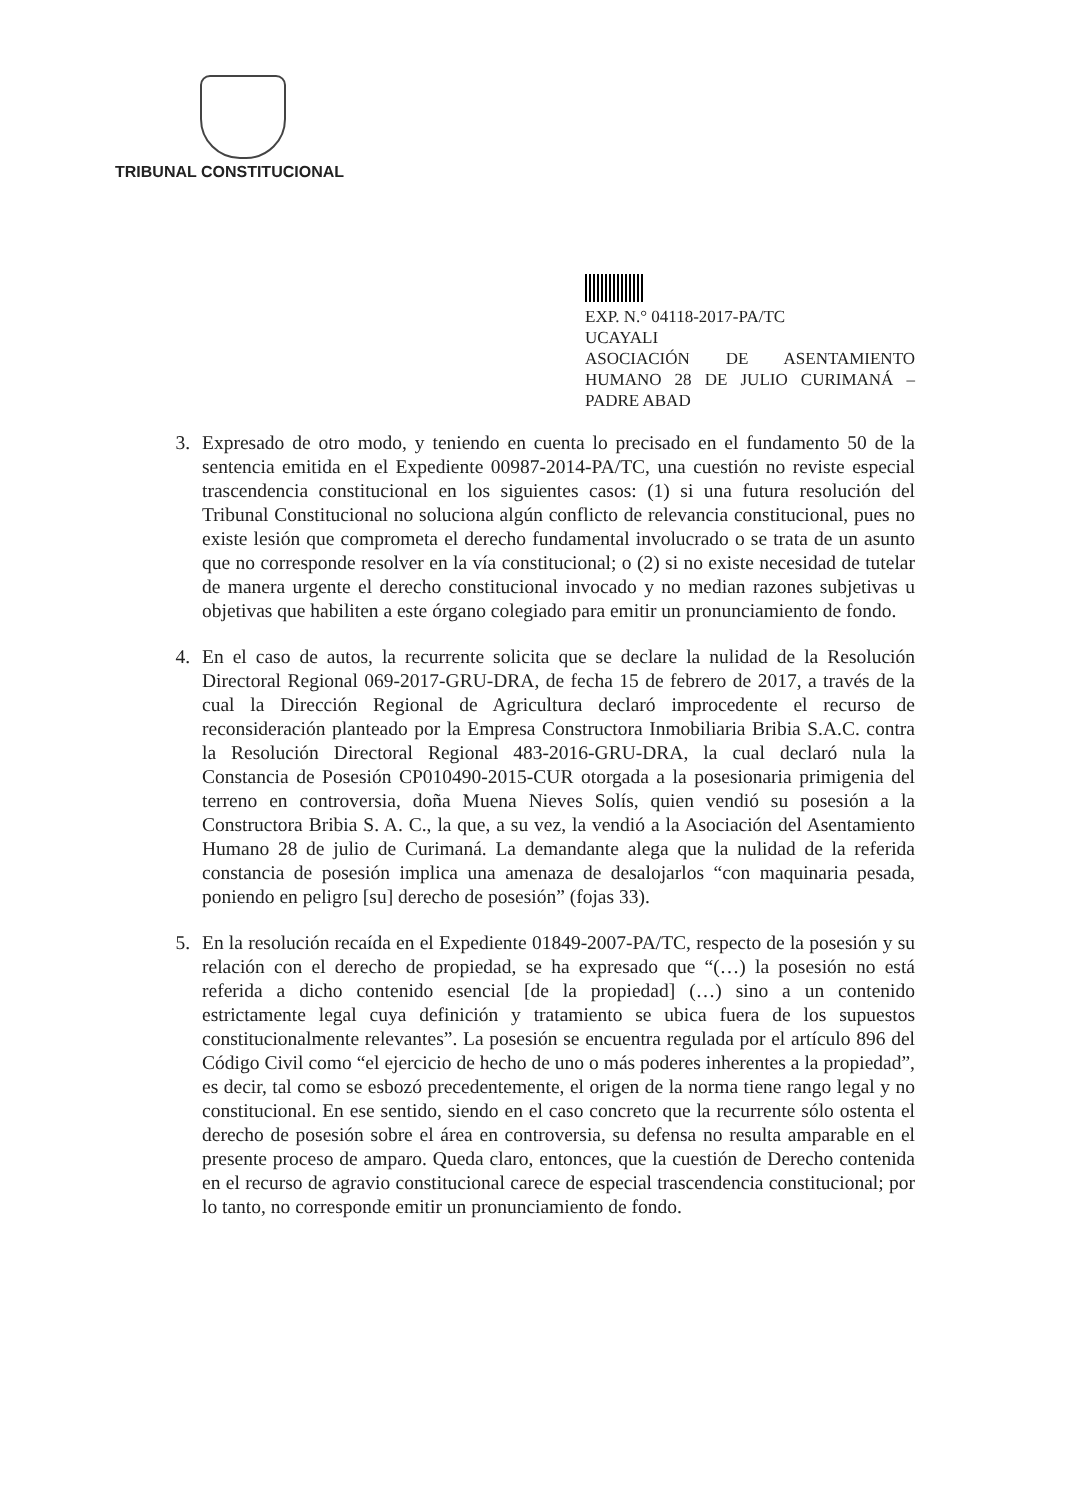TRIBUNAL CONSTITUCIONAL
EXP. N.° 04118-2017-PA/TC
UCAYALI
ASOCIACIÓN DE ASENTAMIENTO HUMANO 28 DE JULIO CURIMANÁ – PADRE ABAD
3. Expresado de otro modo, y teniendo en cuenta lo precisado en el fundamento 50 de la sentencia emitida en el Expediente 00987-2014-PA/TC, una cuestión no reviste especial trascendencia constitucional en los siguientes casos: (1) si una futura resolución del Tribunal Constitucional no soluciona algún conflicto de relevancia constitucional, pues no existe lesión que comprometa el derecho fundamental involucrado o se trata de un asunto que no corresponde resolver en la vía constitucional; o (2) si no existe necesidad de tutelar de manera urgente el derecho constitucional invocado y no median razones subjetivas u objetivas que habiliten a este órgano colegiado para emitir un pronunciamiento de fondo.
4. En el caso de autos, la recurrente solicita que se declare la nulidad de la Resolución Directoral Regional 069-2017-GRU-DRA, de fecha 15 de febrero de 2017, a través de la cual la Dirección Regional de Agricultura declaró improcedente el recurso de reconsideración planteado por la Empresa Constructora Inmobiliaria Bribia S.A.C. contra la Resolución Directoral Regional 483-2016-GRU-DRA, la cual declaró nula la Constancia de Posesión CP010490-2015-CUR otorgada a la posesionaria primigenia del terreno en controversia, doña Muena Nieves Solís, quien vendió su posesión a la Constructora Bribia S. A. C., la que, a su vez, la vendió a la Asociación del Asentamiento Humano 28 de julio de Curimaná. La demandante alega que la nulidad de la referida constancia de posesión implica una amenaza de desalojarlos “con maquinaria pesada, poniendo en peligro [su] derecho de posesión” (fojas 33).
5. En la resolución recaída en el Expediente 01849-2007-PA/TC, respecto de la posesión y su relación con el derecho de propiedad, se ha expresado que “(…) la posesión no está referida a dicho contenido esencial [de la propiedad] (…) sino a un contenido estrictamente legal cuya definición y tratamiento se ubica fuera de los supuestos constitucionalmente relevantes”. La posesión se encuentra regulada por el artículo 896 del Código Civil como “el ejercicio de hecho de uno o más poderes inherentes a la propiedad”, es decir, tal como se esbozó precedentemente, el origen de la norma tiene rango legal y no constitucional. En ese sentido, siendo en el caso concreto que la recurrente sólo ostenta el derecho de posesión sobre el área en controversia, su defensa no resulta amparable en el presente proceso de amparo. Queda claro, entonces, que la cuestión de Derecho contenida en el recurso de agravio constitucional carece de especial trascendencia constitucional; por lo tanto, no corresponde emitir un pronunciamiento de fondo.